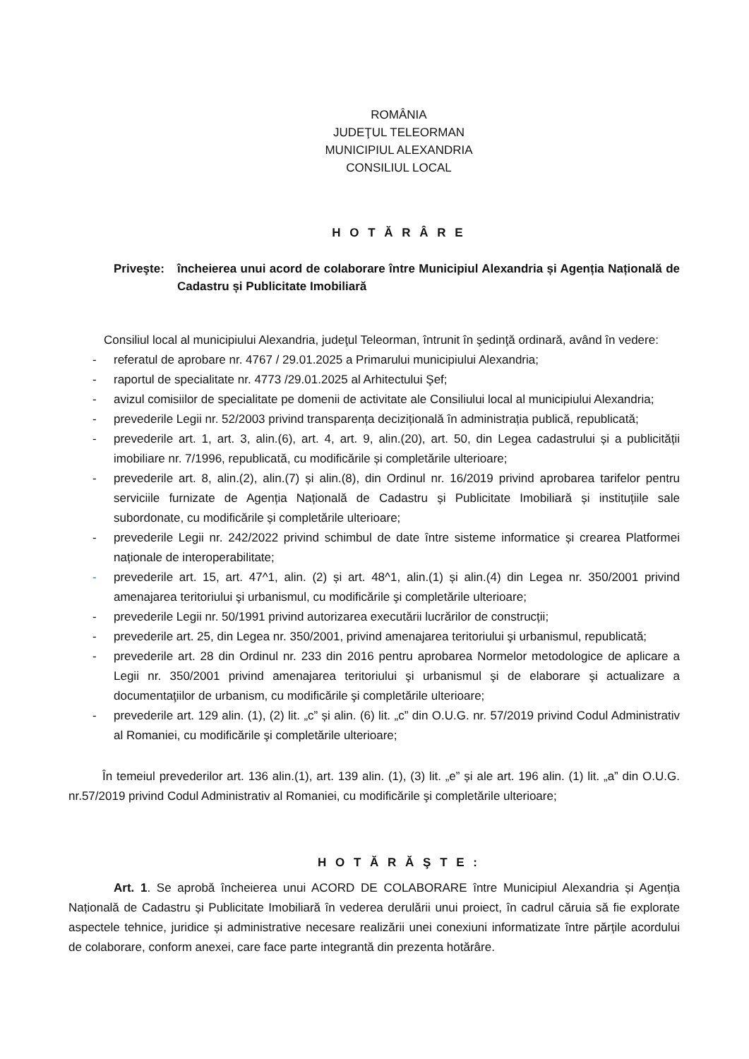ROMÂNIA
JUDEŢUL TELEORMAN
MUNICIPIUL ALEXANDRIA
CONSILIUL LOCAL
H O T Ă R Â R E
Priveşte: încheierea unui acord de colaborare între Municipiul Alexandria și Agenția Națională de Cadastru și Publicitate Imobiliară
Consiliul local al municipiului Alexandria, judeţul Teleorman, întrunit în şedinţă ordinară, având în vedere:
- referatul de aprobare nr. 4767 / 29.01.2025 a Primarului municipiului Alexandria;
- raportul de specialitate nr. 4773 /29.01.2025 al Arhitectului Şef;
- avizul comisiilor de specialitate pe domenii de activitate ale Consiliului local al municipiului Alexandria;
- prevederile Legii nr. 52/2003 privind transparența decizițională în administrația publică, republicată;
- prevederile art. 1, art. 3, alin.(6), art. 4, art. 9, alin.(20), art. 50, din Legea cadastrului și a publicității imobiliare nr. 7/1996, republicată, cu modificările și completările ulterioare;
- prevederile art. 8, alin.(2), alin.(7) și alin.(8), din Ordinul nr. 16/2019 privind aprobarea tarifelor pentru serviciile furnizate de Agenția Națională de Cadastru și Publicitate Imobiliară și instituțiile sale subordonate, cu modificările și completările ulterioare;
- prevederile Legii nr. 242/2022 privind schimbul de date între sisteme informatice și crearea Platformei naționale de interoperabilitate;
- prevederile art. 15, art. 47^1, alin. (2) și art. 48^1, alin.(1) și alin.(4) din Legea nr. 350/2001 privind amenajarea teritoriului şi urbanismul, cu modificările şi completările ulterioare;
- prevederile Legii nr. 50/1991 privind autorizarea executării lucrărilor de construcții;
- prevederile art. 25, din Legea nr. 350/2001, privind amenajarea teritoriului şi urbanismul, republicată;
- prevederile art. 28 din Ordinul nr. 233 din 2016 pentru aprobarea Normelor metodologice de aplicare a Legii nr. 350/2001 privind amenajarea teritoriului şi urbanismul şi de elaborare şi actualizare a documentaţiilor de urbanism, cu modificările şi completările ulterioare;
- prevederile art. 129 alin. (1), (2) lit. „c” și alin. (6) lit. „c” din O.U.G. nr. 57/2019 privind Codul Administrativ al Romaniei, cu modificările şi completările ulterioare;
În temeiul prevederilor art. 136 alin.(1), art. 139 alin. (1), (3) lit. „e” și ale art. 196 alin. (1) lit. „a” din O.U.G. nr.57/2019 privind Codul Administrativ al Romaniei, cu modificările şi completările ulterioare;
H O T Ă R Ă Ş T E :
Art. 1. Se aprobă încheierea unui ACORD DE COLABORARE între Municipiul Alexandria și Agenția Națională de Cadastru și Publicitate Imobiliară în vederea derulării unui proiect, în cadrul căruia să fie explorate aspectele tehnice, juridice și administrative necesare realizării unei conexiuni informatizate între părțile acordului de colaborare, conform anexei, care face parte integrantă din prezenta hotărâre.